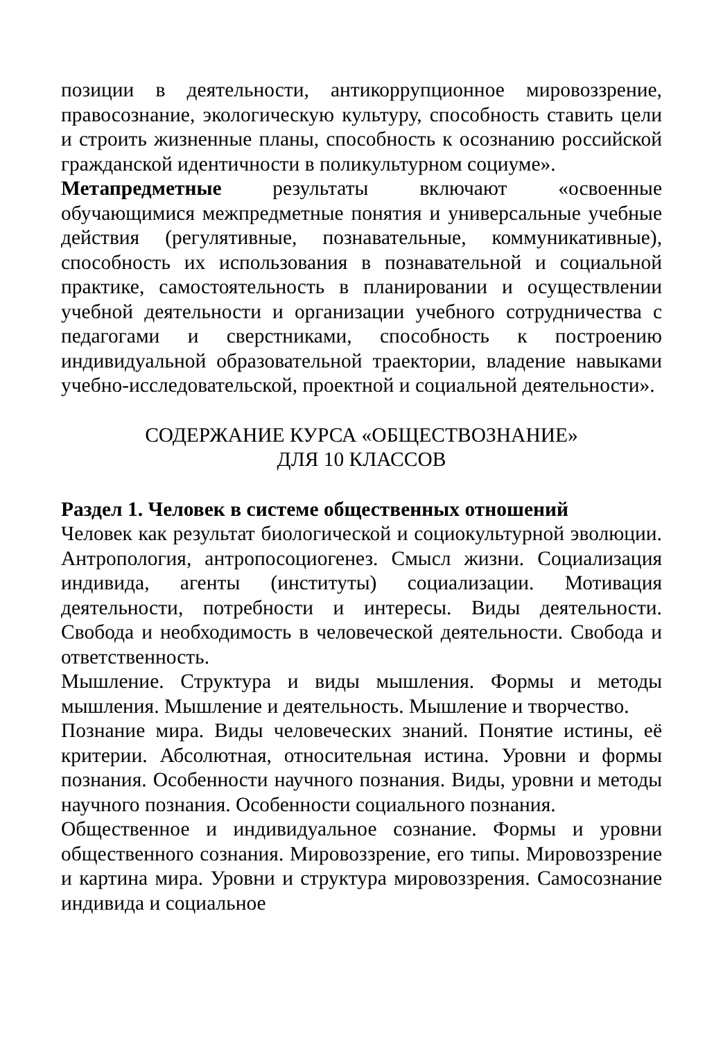позиции в деятельности, антикоррупционное мировоззрение, правосознание, экологическую культуру, способность ставить цели и строить жизненные планы, способность к осознанию российской гражданской идентичности в поликультурном социуме».
Метапредметные результаты включают «освоенные обучающимися межпредметные понятия и универсальные учебные действия (регулятивные, познавательные, коммуникативные), способность их использования в познавательной и социальной практике, самостоятельность в планировании и осуществлении учебной деятельности и организации учебного сотрудничества с педагогами и сверстниками, способность к построению индивидуальной образовательной траектории, владение навыками учебно-исследовательской, проектной и социальной деятельности».
СОДЕРЖАНИЕ КУРСА «ОБЩЕСТВОЗНАНИЕ»
ДЛЯ 10 КЛАССОВ
Раздел 1. Человек в системе общественных отношений
Человек как результат биологической и социокультурной эволюции. Антропология, антропосоциогенез. Смысл жизни. Социализация индивида, агенты (институты) социализации. Мотивация деятельности, потребности и интересы. Виды деятельности. Свобода и необходимость в человеческой деятельности. Свобода и ответственность.
Мышление. Структура и виды мышления. Формы и методы мышления. Мышление и деятельность. Мышление и творчество.
Познание мира. Виды человеческих знаний. Понятие истины, её критерии. Абсолютная, относительная истина. Уровни и формы познания. Особенности научного познания. Виды, уровни и методы научного познания. Особенности социального познания.
Общественное и индивидуальное сознание. Формы и уровни общественного сознания. Мировоззрение, его типы. Мировоззрение и картина мира. Уровни и структура мировоззрения. Самосознание индивида и социальное